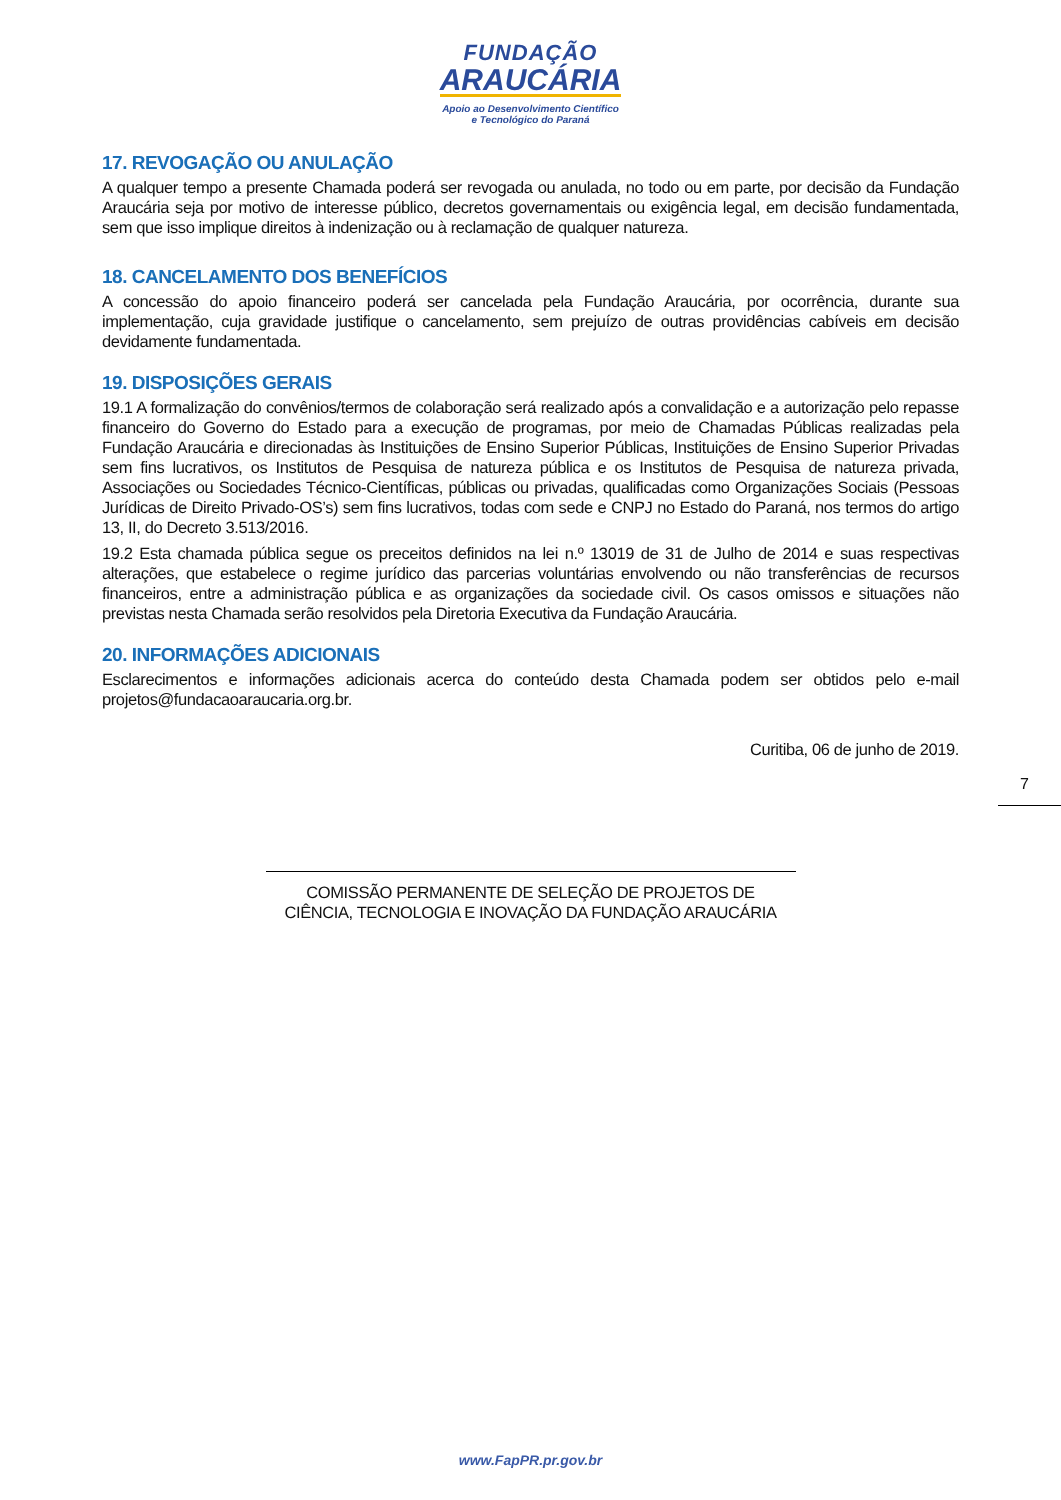FUNDAÇÃO
ARAUCÁRIA
Apoio ao Desenvolvimento Científico
e Tecnológico do Paraná
17. REVOGAÇÃO OU ANULAÇÃO
A qualquer tempo a presente Chamada poderá ser revogada ou anulada, no todo ou em parte, por decisão da Fundação Araucária seja por motivo de interesse público, decretos governamentais ou exigência legal, em decisão fundamentada, sem que isso implique direitos à indenização ou à reclamação de qualquer natureza.
18. CANCELAMENTO DOS BENEFÍCIOS
A concessão do apoio financeiro poderá ser cancelada pela Fundação Araucária, por ocorrência, durante sua implementação, cuja gravidade justifique o cancelamento, sem prejuízo de outras providências cabíveis em decisão devidamente fundamentada.
19. DISPOSIÇÕES GERAIS
19.1 A formalização do convênios/termos de colaboração será realizado após a convalidação e a autorização pelo repasse financeiro do Governo do Estado para a execução de programas, por meio de Chamadas Públicas realizadas pela Fundação Araucária e direcionadas às Instituições de Ensino Superior Públicas, Instituições de Ensino Superior Privadas sem fins lucrativos, os Institutos de Pesquisa de natureza pública e os Institutos de Pesquisa de natureza privada, Associações ou Sociedades Técnico-Científicas, públicas ou privadas, qualificadas como Organizações Sociais (Pessoas Jurídicas de Direito Privado-OS’s) sem fins lucrativos, todas com sede e CNPJ no Estado do Paraná, nos termos do artigo 13, II, do Decreto 3.513/2016.
19.2 Esta chamada pública segue os preceitos definidos na lei n.º 13019 de 31 de Julho de 2014 e suas respectivas alterações, que estabelece o regime jurídico das parcerias voluntárias envolvendo ou não transferências de recursos financeiros, entre a administração pública e as organizações da sociedade civil. Os casos omissos e situações não previstas nesta Chamada serão resolvidos pela Diretoria Executiva da Fundação Araucária.
20. INFORMAÇÕES ADICIONAIS
Esclarecimentos e informações adicionais acerca do conteúdo desta Chamada podem ser obtidos pelo e-mail projetos@fundacaoaraucaria.org.br.
Curitiba, 06 de junho de 2019.
7
COMISSÃO PERMANENTE DE SELEÇÃO DE PROJETOS DE
CIÊNCIA, TECNOLOGIA E INOVAÇÃO DA FUNDAÇÃO ARAUCÁRIA
www.FapPR.pr.gov.br